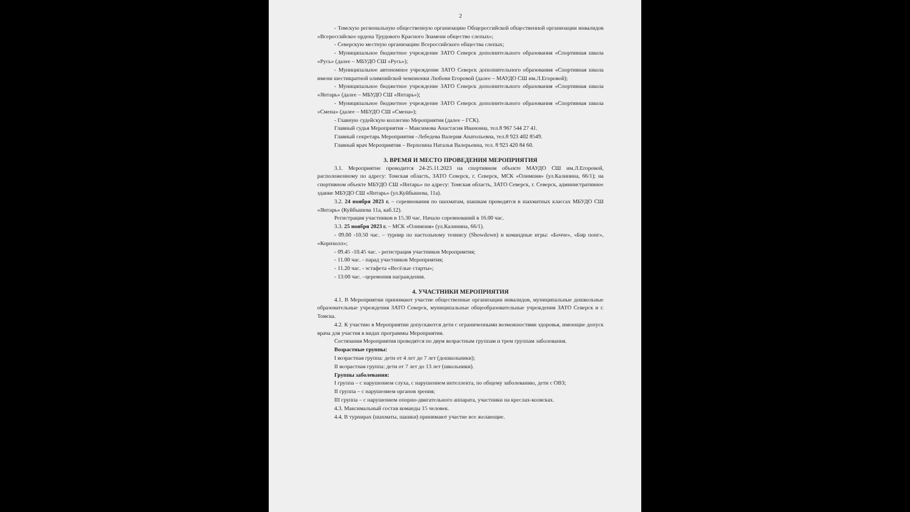2
- Томскую региональную общественную организацию Общероссийской общественной организации инвалидов «Всероссийское ордена Трудового Красного Знамени общество слепых»;
- Северскую местную организацию Всероссийского общества слепых;
- Муниципальное бюджетное учреждение ЗАТО Северск дополнительного образования «Спортивная школа «Русь» (далее – МБУДО СШ «Русь»);
- Муниципальное автономное учреждение ЗАТО Северск дополнительного образования «Спортивная школа имени шестикратной олимпийской чемпионки Любови Егоровой (далее – МАУДО СШ им.Л.Егоровой);
- Муниципальное бюджетное учреждение ЗАТО Северск дополнительного образования «Спортивная школа «Янтарь» (далее – МБУДО СШ «Янтарь»);
- Муниципальное бюджетное учреждение ЗАТО Северск дополнительного образования «Спортивная школа «Смена» (далее – МБУДО СШ «Смена»);
- Главную судейскую коллегию Мероприятия (далее – ГСК).
Главный судья Мероприятия – Максимова Анастасия Ивановна, тел.8 967 544 27 41.
Главный секретарь Мероприятия –Лебедева Валерия Анатольевна, тел.8 923 402 8549.
Главный врач Мероприятия – Верхозина Наталья Валерьевна, тел. 8 923 420 84 60.
3. ВРЕМЯ И МЕСТО ПРОВЕДЕНИЯ МЕРОПРИЯТИЯ
3.1. Мероприятие проводится 24-25.11.2023 на спортивном объекте МАУДО СШ им.Л.Егоровой, расположенному по адресу: Томская область, ЗАТО Северск, г. Северск, МСК «Олимпия» (ул.Калинина, 66/1); на спортивном объекте МБУДО СШ «Янтарь» по адресу: Томская область, ЗАТО Северск, г. Северск, административное здание МБУДО СШ «Янтарь» (ул.Куйбышева, 11а).
3.2. 24 ноября 2023 г. – соревнования по шахматам, шашкам проводятся в шахматных классах МБУДО СШ «Янтарь» (Куйбышева 11а, каб.12).
Регистрация участников в 15.30 час. Начало соревнований в 16.00 час.
3.3. 25 ноября 2023 г. – МСК «Олимпия» (ул.Калинина, 66/1).
- 09.00 -10.50 час. – турнир по настольному теннису (Showdown) и командные игры: «Бочче», «Бир понг», «Корнхолл»;
- 09.45 -10.45 час. - регистрация участников Мероприятия;
- 11.00 час. - парад участников Мероприятия;
- 11.20 час. - эстафета «Весёлые старты»;
- 13:00 час. –церемония награждения.
4. УЧАСТНИКИ МЕРОПРИЯТИЯ
4.1. В Мероприятии принимают участие общественные организации инвалидов, муниципальные дошкольные образовательные учреждения ЗАТО Северск, муниципальные общеобразовательные учреждения ЗАТО Северск и г. Томска.
4.2. К участию в Мероприятии допускаются дети с ограниченными возможностями здоровья, имеющие допуск врача для участия в видах программы Мероприятия.
Состязания Мероприятия проводятся по двум возрастным группам и трем группам заболевания.
Возрастные группы:
I возрастная группа: дети от 4 лет до 7 лет (дошкольники);
II возрастная группа: дети от 7 лет до 13 лет (школьники).
Группы заболевания:
I группа – с нарушением слуха, с нарушением интеллекта, по общему заболеванию, дети с ОВЗ;
II группа – с нарушением органов зрения;
III группа – с нарушением опорно-двигательного аппарата, участники на креслах-колясках.
4.3. Максимальный состав команды 15 человек.
4.4. В турнирах (шахматы, шашки) принимают участие все желающие.